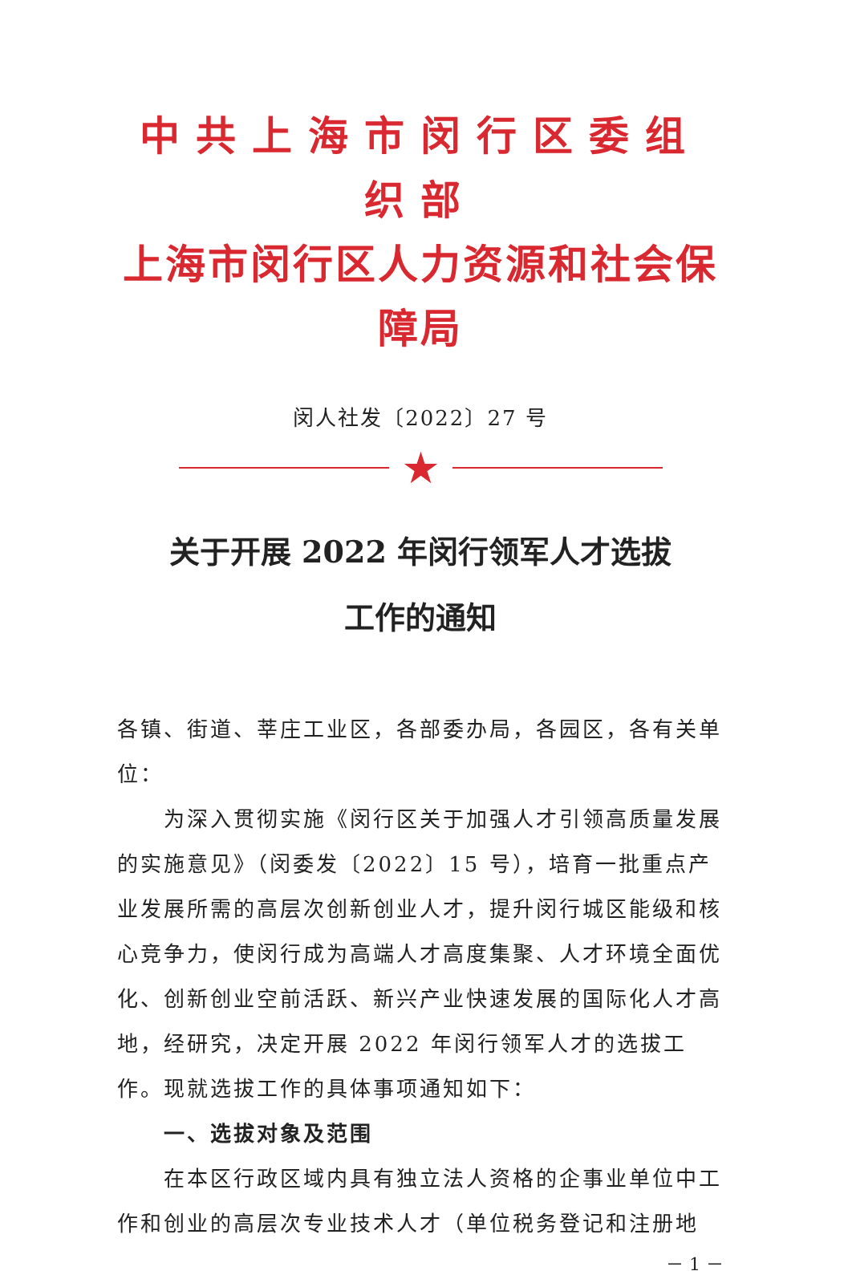中共上海市闵行区委组织部
上海市闵行区人力资源和社会保障局
闵人社发〔2022〕27 号
★
关于开展 2022 年闵行领军人才选拔
工作的通知
各镇、街道、莘庄工业区，各部委办局，各园区，各有关单位：
为深入贯彻实施《闵行区关于加强人才引领高质量发展的实施意见》（闵委发〔2022〕15 号），培育一批重点产业发展所需的高层次创新创业人才，提升闵行城区能级和核心竞争力，使闵行成为高端人才高度集聚、人才环境全面优化、创新创业空前活跃、新兴产业快速发展的国际化人才高地，经研究，决定开展 2022 年闵行领军人才的选拔工作。现就选拔工作的具体事项通知如下：
一、选拔对象及范围
在本区行政区域内具有独立法人资格的企事业单位中工作和创业的高层次专业技术人才（单位税务登记和注册地
－ 1 －